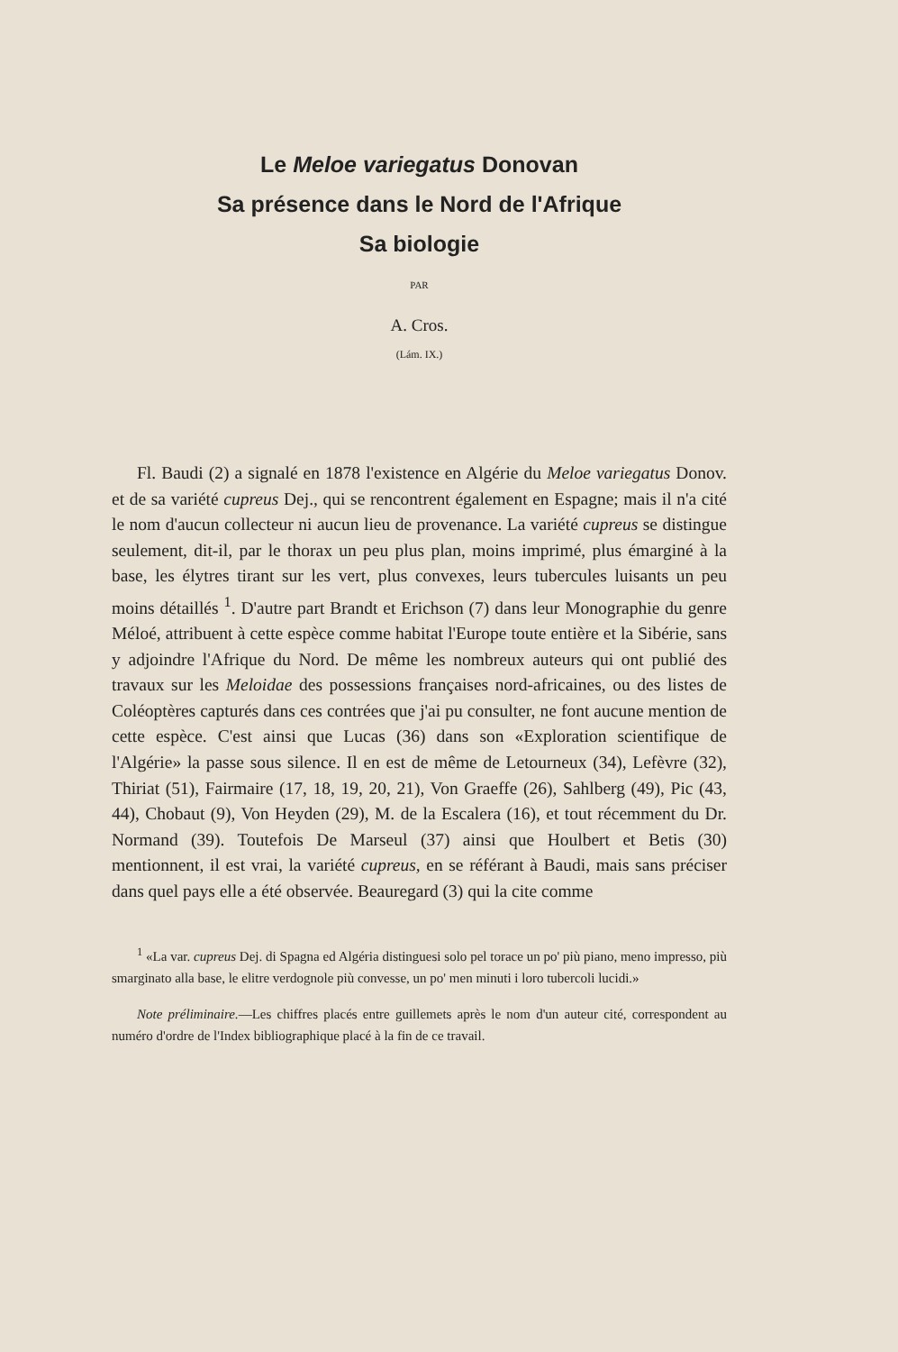Le Meloe variegatus Donovan
Sa présence dans le Nord de l'Afrique
Sa biologie
PAR
A. Cros.
(Lám. IX.)
Fl. Baudi (2) a signalé en 1878 l'existence en Algérie du Meloe variegatus Donov. et de sa variété cupreus Dej., qui se rencontrent également en Espagne; mais il n'a cité le nom d'aucun collecteur ni aucun lieu de provenance. La variété cupreus se distingue seulement, dit-il, par le thorax un peu plus plan, moins imprimé, plus émarginé à la base, les élytres tirant sur les vert, plus convexes, leurs tubercules luisants un peu moins détaillés <sup>1</sup>. D'autre part Brandt et Erichson (7) dans leur Monographie du genre Méloé, attribuent à cette espèce comme habitat l'Europe toute entière et la Sibérie, sans y adjoindre l'Afrique du Nord. De même les nombreux auteurs qui ont publié des travaux sur les Meloidae des possessions françaises nord-africaines, ou des listes de Coléoptères capturés dans ces contrées que j'ai pu consulter, ne font aucune mention de cette espèce. C'est ainsi que Lucas (36) dans son «Exploration scientifique de l'Algérie» la passe sous silence. Il en est de même de Letourneux (34), Lefèvre (32), Thiriat (51), Fairmaire (17, 18, 19, 20, 21), Von Graeffe (26), Sahlberg (49), Pic (43, 44), Chobaut (9), Von Heyden (29), M. de la Escalera (16), et tout récemment du Dr. Normand (39). Toutefois De Marseul (37) ainsi que Houlbert et Betis (30) mentionnent, il est vrai, la variété cupreus, en se référant à Baudi, mais sans préciser dans quel pays elle a été observée. Beauregard (3) qui la cite comme
<sup>1</sup> «La var. cupreus Dej. di Spagna ed Algéria distinguesi solo pel torace un po' più piano, meno impresso, più smarginato alla base, le elitre verdognole più convesse, un po' men minuti i loro tubercoli lucidi.»
Note préliminaire.—Les chiffres placés entre guillemets après le nom d'un auteur cité, correspondent au numéro d'ordre de l'Index bibliographique placé à la fin de ce travail.